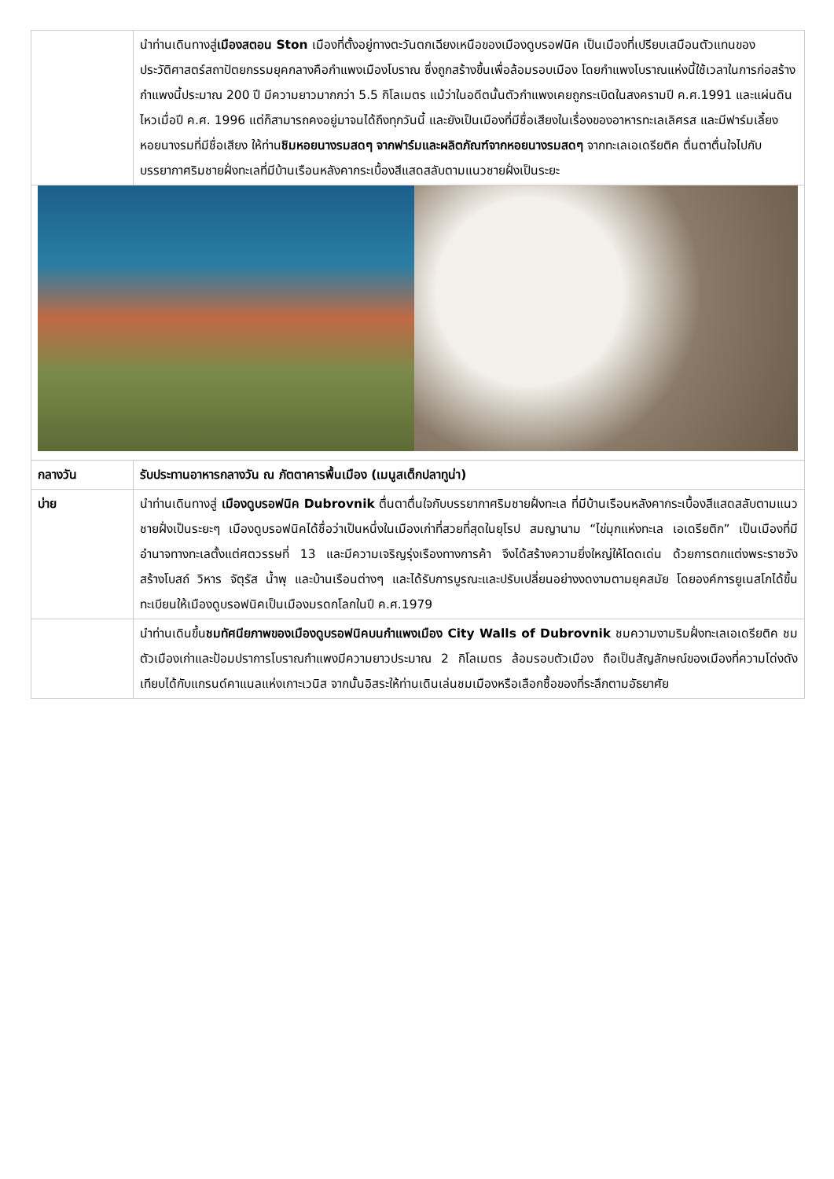| | นำท่านเดินทางสู่ เมืองสตอน Ston เมืองที่ตั้งอยู่ทางตะวันตกเฉียงเหนือของเมืองดูบรอฟนิค เป็นเมืองที่เปรียบเสมือนตัวแทนของประวัติศาสตร์สถาปัตยกรรมยุคกลางคือกำแพงเมืองโบราณ ซึ่งถูกสร้างขึ้นเพื่อล้อมรอบเมือง โดยกำแพงโบราณแห่งนี้ใช้เวลาในการก่อสร้างกำแพงนี้ประมาณ 200 ปี มีความยาวมากกว่า 5.5 กิโลเมตร แม้ว่าในอดีตนั้นตัวกำแพงเคยถูกระเบิดในสงครามปี ค.ศ.1991 และแผ่นดินไหวเมื่อปี ค.ศ. 1996 แต่ก็สามารถคงอยู่มาจนได้ถึงทุกวันนี้ และยังเป็นเมืองที่มีชื่อเสียงในเรื่องของอาหารทะเลเลิศรส และมีฟาร์มเลี้ยงหอยนางรมที่มีชื่อเสียง ให้ท่าน ชิมหอยนางรมสดๆ จากฟาร์มและผลิตภัณฑ์จากหอยนางรมสดๆ จากทะเลเอเดรียติค ตื่นตาตื่นใจไปกับบรรยากาศริมชายฝั่งทะเลที่มีบ้านเรือนหลังคากระเบื้องสีแสดสลับตามแนวชายฝั่งเป็นระยะ |
| กลางวัน | รับประทานอาหารกลางวัน ณ ภัตตาคารพื้นเมือง (เมนูสเต็กปลาทูน่า) |
| บ่าย | นำท่านเดินทางสู่ เมืองดูบรอฟนิค Dubrovnik ตื่นตาตื่นใจกับบรรยากาศริมชายฝั่งทะเล ที่มีบ้านเรือนหลังคากระเบื้องสีแสดสลับตามแนวชายฝั่งเป็นระยะๆ เมืองดูบรอฟนิคได้ชื่อว่าเป็นหนึ่งในเมืองเก่าที่สวยที่สุดในยุโรป สมญานาม “ไข่มุกแห่งทะเล เอเดรียติก” เป็นเมืองที่มีอำนาจทางทะเลตั้งแต่ศตวรรษที่ 13 และมีความเจริญรุ่งเรืองทางการค้า จึงได้สร้างความยิ่งใหญ่ให้โดดเด่น ด้วยการตกแต่งพระราชวัง สร้างโบสถ์ วิหาร จัตุรัส น้ำพุ และบ้านเรือนต่างๆ และได้รับการบูรณะและปรับเปลี่ยนอย่างงดงามตามยุคสมัย โดยองค์การยูเนสโกได้ขึ้นทะเบียนให้เมืองดูบรอฟนิคเป็นเมืองมรดกโลกในปี ค.ศ.1979 |
| | นำท่านเดินขึ้น ชมทัศนียภาพของเมืองดูบรอฟนิคบนกำแพงเมือง City Walls of Dubrovnik ชมความงามริมฝั่งทะเลเอเดรียติค ชมตัวเมืองเก่าและป้อมปราการโบราณกำแพงมีความยาวประมาณ 2 กิโลเมตร ล้อมรอบตัวเมือง ถือเป็นสัญลักษณ์ของเมืองที่ความโด่งดังเทียบได้กับแกรนด์คาแนลแห่งเกาะเวนิส จากนั้นอิสระให้ท่านเดินเล่นชมเมืองหรือเลือกซื้อของที่ระลึกตามอัธยาศัย |